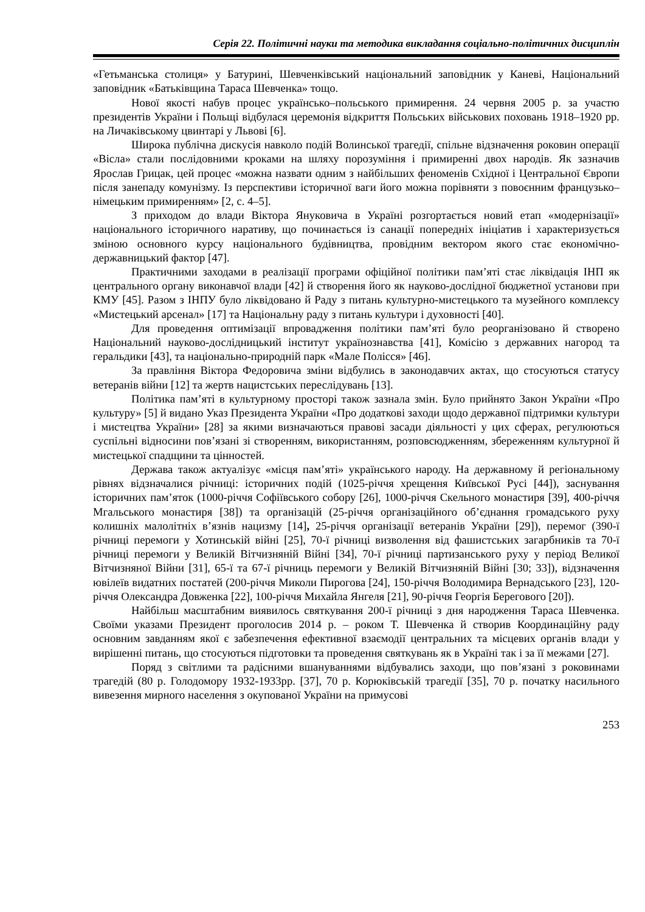Серія 22. Політичні науки та методика викладання соціально-політичних дисциплін
«Гетьманська столиця» у Батурині, Шевченківський національний заповідник у Каневі, Національний заповідник «Батьківщина Тараса Шевченка» тощо.
Нової якості набув процес українсько–польського примирення. 24 червня 2005 р. за участю президентів України і Польщі відбулася церемонія відкриття Польських військових поховань 1918–1920 рр. на Личаківському цвинтарі у Львові [6].
Широка публічна дискусія навколо подій Волинської трагедії, спільне відзначення роковин операції «Вісла» стали послідовними кроками на шляху порозуміння і примиренні двох народів. Як зазначив Ярослав Грицак, цей процес «можна назвати одним з найбільших феноменів Східної і Центральної Європи після занепаду комунізму. Із перспективи історичної ваги його можна порівняти з повоєнним французько–німецьким примиренням» [2, с. 4–5].
З приходом до влади Віктора Януковича в Україні розгортається новий етап «модернізації» національного історичного наративу, що починається із санації попередніх ініціатив і характеризується зміною основного курсу національного будівництва, провідним вектором якого стає економічно-державницький фактор [47].
Практичними заходами в реалізації програми офіційної політики пам’яті стає ліквідація ІНП як центрального органу виконавчої влади [42] й створення його як науково-дослідної бюджетної установи при КМУ [45]. Разом з ІНПУ було ліквідовано й Раду з питань культурно-мистецького та музейного комплексу «Мистецький арсенал» [17] та Національну раду з питань культури і духовності [40].
Для проведення оптимізації впровадження політики пам’яті було реорганізовано й створено Національний науково-дослідницький інститут українознавства [41], Комісію з державних нагород та геральдики [43], та національно-природній парк «Мале Полісся» [46].
За правління Віктора Федоровича зміни відбулись в законодавчих актах, що стосуються статусу ветеранів війни [12] та жертв нацистських переслідувань [13].
Політика пам’яті в культурному просторі також зазнала змін. Було прийнято Закон України «Про культуру» [5] й видано Указ Президента України «Про додаткові заходи щодо державної підтримки культури і мистецтва України» [28] за якими визначаються правові засади діяльності у цих сферах, регулюються суспільні відносини пов’язані зі створенням, використанням, розповсюдженням, збереженням культурної й мистецької спадщини та цінностей.
Держава також актуалізує «місця пам’яті» українського народу. На державному й регіональному рівнях відзначалися річниці: історичних подій (1025-річчя хрещення Київської Русі [44]), заснування історичних пам’яток (1000-річчя Софіївського собору [26], 1000-річчя Скельного монастиря [39], 400-річчя Мгальського монастиря [38]) та організацій (25-річчя організаційного об’єднання громадського руху колишніх малолітніх в’язнів нацизму [14], 25-річчя організації ветеранів України [29]), перемог (390-ї річниці перемоги у Хотинській війні [25], 70-ї річниці визволення від фашистських загарбників та 70-ї річниці перемоги у Великій Вітчизняній Війні [34], 70-ї річниці партизанського руху у період Великої Вітчизняної Війни [31], 65-ї та 67-ї річниць перемоги у Великій Вітчизняній Війні [30; 33]), відзначення ювілеїв видатних постатей (200-річчя Миколи Пирогова [24], 150-річчя Володимира Вернадського [23], 120-річчя Олександра Довженка [22], 100-річчя Михайла Янгеля [21], 90-річчя Георгія Берегового [20]).
Найбільш масштабним виявилось святкування 200-ї річниці з дня народження Тараса Шевченка. Своїми указами Президент проголосив 2014 р. – роком Т. Шевченка й створив Координаційну раду основним завданням якої є забезпечення ефективної взаємодії центральних та місцевих органів влади у вирішенні питань, що стосуються підготовки та проведення святкувань як в Україні так і за її межами [27].
Поряд з світлими та радісними вшануваннями відбувались заходи, що пов’язані з роковинами трагедій (80 р. Голодомору 1932-1933рр. [37], 70 р. Корюківській трагедії [35], 70 р. початку насильного вивезення мирного населення з окупованої України на примусові
253